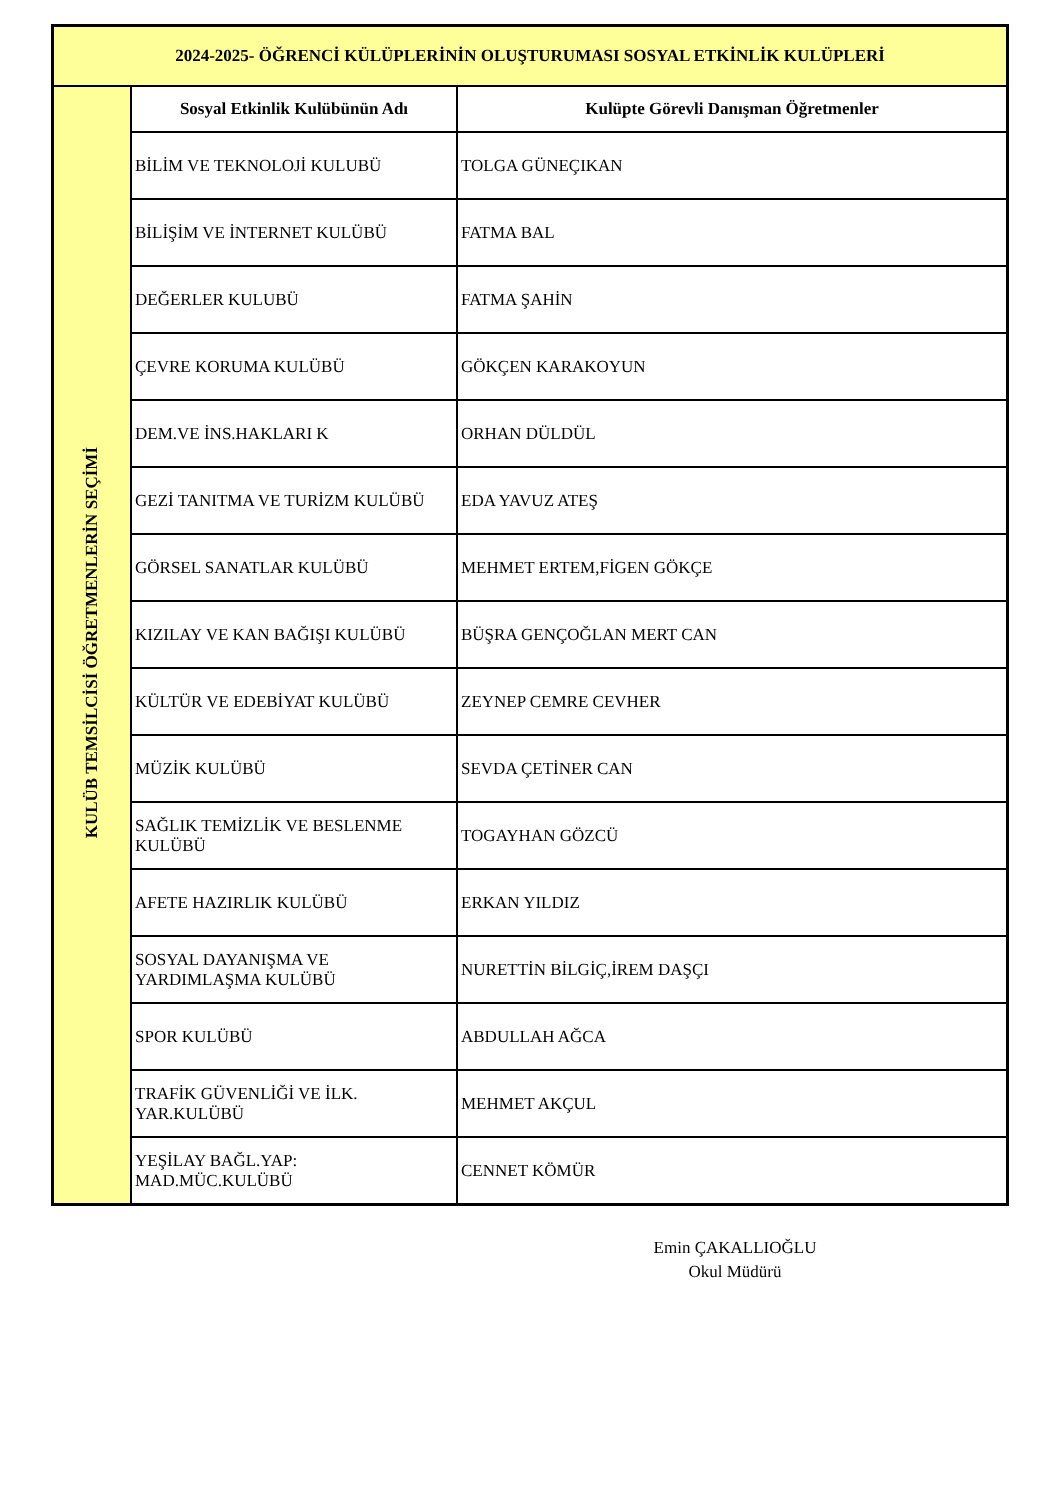| 2024-2025- ÖĞRENCİ KÜLÜPLERİNİN OLUŞTURUMASI SOSYAL ETKİNLİK KULÜPLERİ | | |
| KULÜB TEMSİLCİSİ ÖĞRETMENLERİN SEÇİMİ | Sosyal Etkinlik Kulübünün Adı | Kulüpte Görevli Danışman Öğretmenler |
| | BİLİM VE TEKNOLOJİ KULUBÜ | TOLGA GÜNEÇIKAN |
| | BİLİŞİM VE İNTERNET KULÜBÜ | FATMA BAL |
| | DEĞERLER KULUBÜ | FATMA ŞAHİN |
| | ÇEVRE KORUMA KULÜBÜ | GÖKÇEN KARAKOYUN |
| | DEM.VE İNS.HAKLARI K | ORHAN DÜLDÜL |
| | GEZİ TANITMA VE TURİZM KULÜBÜ | EDA YAVUZ ATEŞ |
| | GÖRSEL SANATLAR KULÜBÜ | MEHMET ERTEM,FİGEN GÖKÇE |
| | KIZILAY VE KAN BAĞIŞI KULÜBÜ | BÜŞRA GENÇOĞLAN MERT CAN |
| | KÜLTÜR VE EDEBİYAT KULÜBÜ | ZEYNEP CEMRE CEVHER |
| | MÜZİK KULÜBÜ | SEVDA ÇETİNER CAN |
| | SAĞLIK TEMİZLİK VE BESLENME KULÜBÜ | TOGAYHAN GÖZCÜ |
| | AFETE HAZIRLIK KULÜBÜ | ERKAN YILDIZ |
| | SOSYAL DAYANIŞMA VE YARDIMLAŞMA KULÜBÜ | NURETTİN BİLGİÇ,İREM DAŞÇI |
| | SPOR KULÜBÜ | ABDULLAH AĞCA |
| | TRAFİK GÜVENLİĞİ VE İLK. YAR.KULÜBÜ | MEHMET AKÇUL |
| | YEŞİLAY BAĞL.YAP: MAD.MÜC.KULÜBÜ | CENNET KÖMÜR |
Emin ÇAKALLIOĞLU
Okul Müdürü